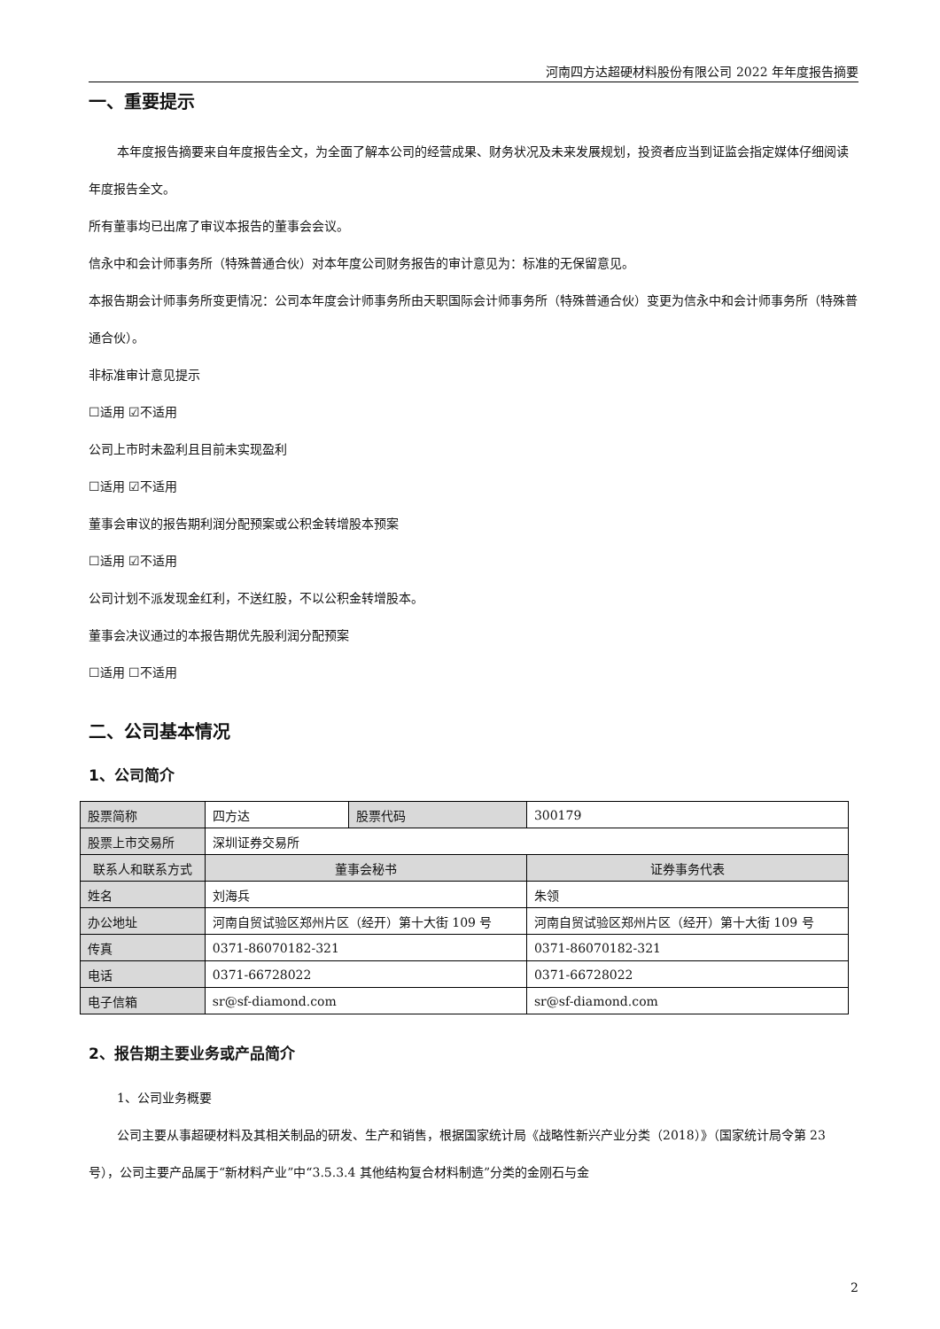河南四方达超硬材料股份有限公司 2022 年年度报告摘要
一、重要提示
本年度报告摘要来自年度报告全文，为全面了解本公司的经营成果、财务状况及未来发展规划，投资者应当到证监会指定媒体仔细阅读年度报告全文。
所有董事均已出席了审议本报告的董事会会议。
信永中和会计师事务所（特殊普通合伙）对本年度公司财务报告的审计意见为：标准的无保留意见。
本报告期会计师事务所变更情况：公司本年度会计师事务所由天职国际会计师事务所（特殊普通合伙）变更为信永中和会计师事务所（特殊普通合伙）。
非标准审计意见提示
☐适用 ☑不适用
公司上市时未盈利且目前未实现盈利
☐适用 ☑不适用
董事会审议的报告期利润分配预案或公积金转增股本预案
☐适用 ☑不适用
公司计划不派发现金红利，不送红股，不以公积金转增股本。
董事会决议通过的本报告期优先股利润分配预案
☐适用 ☐不适用
二、公司基本情况
1、公司简介
| 股票简称 | 四方达 | 股票代码 | 300179 |
| 股票上市交易所 | 深圳证券交易所 | | |
| 联系人和联系方式 | 董事会秘书 | | 证券事务代表 |
| 姓名 | 刘海兵 | | 朱领 |
| 办公地址 | 河南自贸试验区郑州片区（经开）第十大街 109 号 | | 河南自贸试验区郑州片区（经开）第十大街 109 号 |
| 传真 | 0371-86070182-321 | | 0371-86070182-321 |
| 电话 | 0371-66728022 | | 0371-66728022 |
| 电子信箱 | sr@sf-diamond.com | | sr@sf-diamond.com |
2、报告期主要业务或产品简介
1、公司业务概要
公司主要从事超硬材料及其相关制品的研发、生产和销售，根据国家统计局《战略性新兴产业分类（2018）》（国家统计局令第 23 号），公司主要产品属于“新材料产业”中“3.5.3.4 其他结构复合材料制造”分类的金刚石与金
2